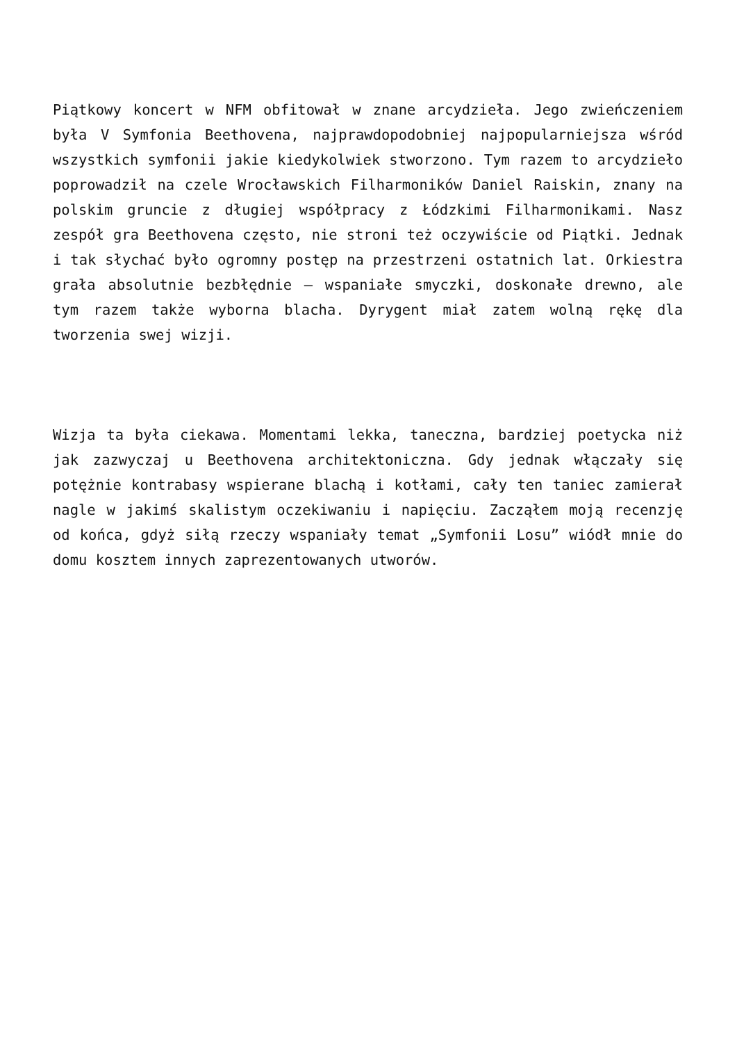Piątkowy koncert w NFM obfitował w znane arcydzieła. Jego zwieńczeniem była V Symfonia Beethovena, najprawdopodobniej najpopularniejsza wśród wszystkich symfonii jakie kiedykolwiek stworzono. Tym razem to arcydzieło poprowadził na czele Wrocławskich Filharmoników Daniel Raiskin, znany na polskim gruncie z długiej współpracy z Łódzkimi Filharmonikami. Nasz zespół gra Beethovena często, nie stroni też oczywiście od Piątki. Jednak i tak słychać było ogromny postęp na przestrzeni ostatnich lat. Orkiestra grała absolutnie bezbłędnie – wspaniałe smyczki, doskonałe drewno, ale tym razem także wyborna blacha. Dyrygent miał zatem wolną rękę dla tworzenia swej wizji.
Wizja ta była ciekawa. Momentami lekka, taneczna, bardziej poetycka niż jak zazwyczaj u Beethovena architektoniczna. Gdy jednak włączały się potężnie kontrabasy wspierane blachą i kotłami, cały ten taniec zamierał nagle w jakimś skalistym oczekiwaniu i napięciu. Zacząłem moją recenzję od końca, gdyż siłą rzeczy wspaniały temat „Symfonii Losu” wiódł mnie do domu kosztem innych zaprezentowanych utworów.